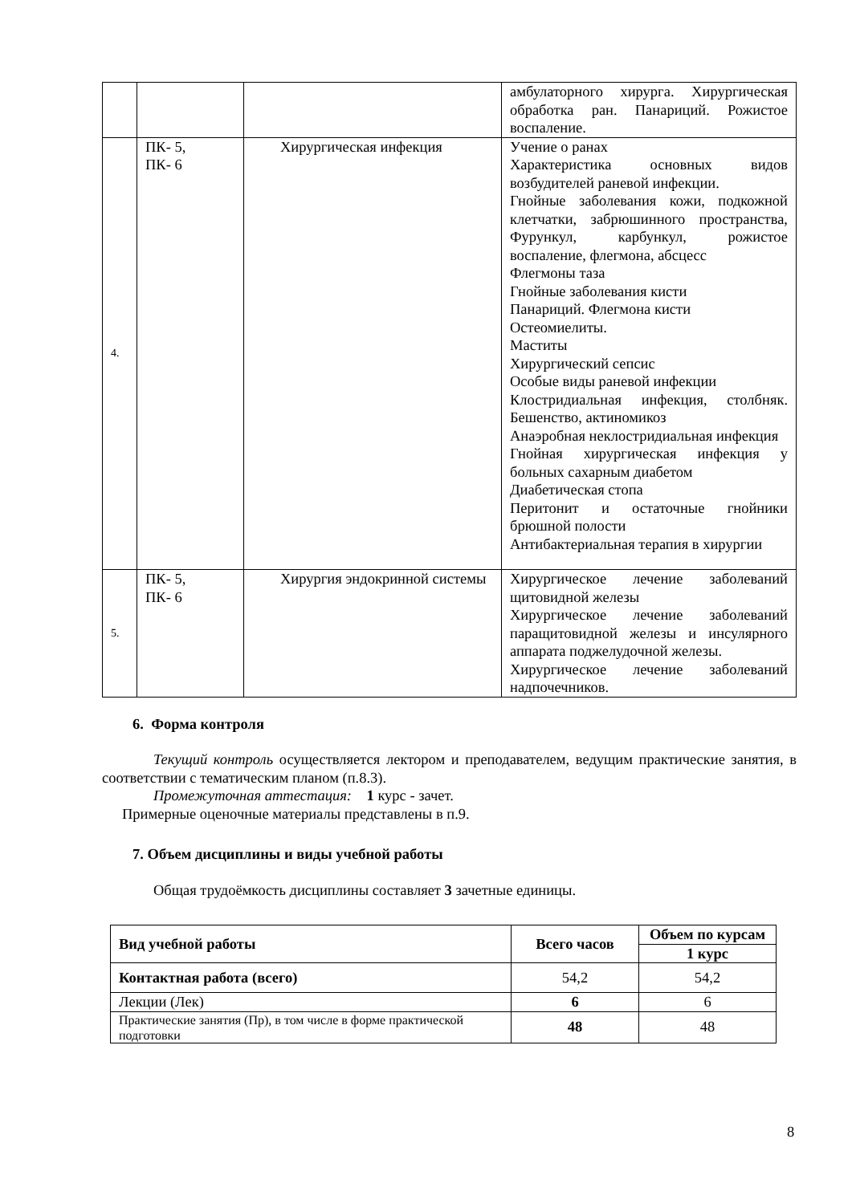| | | | амбулаторного хирурга. Хирургическая обработка ран. Панариций. Рожистое воспаление. |
| 4. | ПК- 5, ПК- 6 | Хирургическая инфекция | Учение о ранах Характеристика основных видов возбудителей раневой инфекции. Гнойные заболевания кожи, подкожной клетчатки, забрюшинного пространства, Фурункул, карбункул, рожистое воспаление, флегмона, абсцесс Флегмоны таза Гнойные заболевания кисти Панариций. Флегмона кисти Остеомиелиты. Маститы Хирургический сепсис Особые виды раневой инфекции Клостридиальная инфекция, столбняк. Бешенство, актиномикоз Анаэробная неклостридиальная инфекция Гнойная хирургическая инфекция у больных сахарным диабетом Диабетическая стопа Перитонит и остаточные гнойники брюшной полости Антибактериальная терапия в хирургии |
| 5. | ПК- 5, ПК- 6 | Хирургия эндокринной системы | Хирургическое лечение заболеваний щитовидной железы Хирургическое лечение заболеваний паращитовидной железы и инсулярного аппарата поджелудочной железы. Хирургическое лечение заболеваний надпочечников. |
6. Форма контроля
Текущий контроль осуществляется лектором и преподавателем, ведущим практические занятия, в соответствии с тематическим планом (п.8.3).
Промежуточная аттестация: 1 курс - зачет.
Примерные оценочные материалы представлены в п.9.
7. Объем дисциплины и виды учебной работы
Общая трудоёмкость дисциплины составляет 3 зачетные единицы.
| Вид учебной работы | Всего часов | Объем по курсам |
| --- | --- | --- |
| | | 1 курс |
| Контактная работа (всего) | 54,2 | 54,2 |
| Лекции (Лек) | 6 | 6 |
| Практические занятия (Пр), в том числе в форме практической подготовки | 48 | 48 |
8